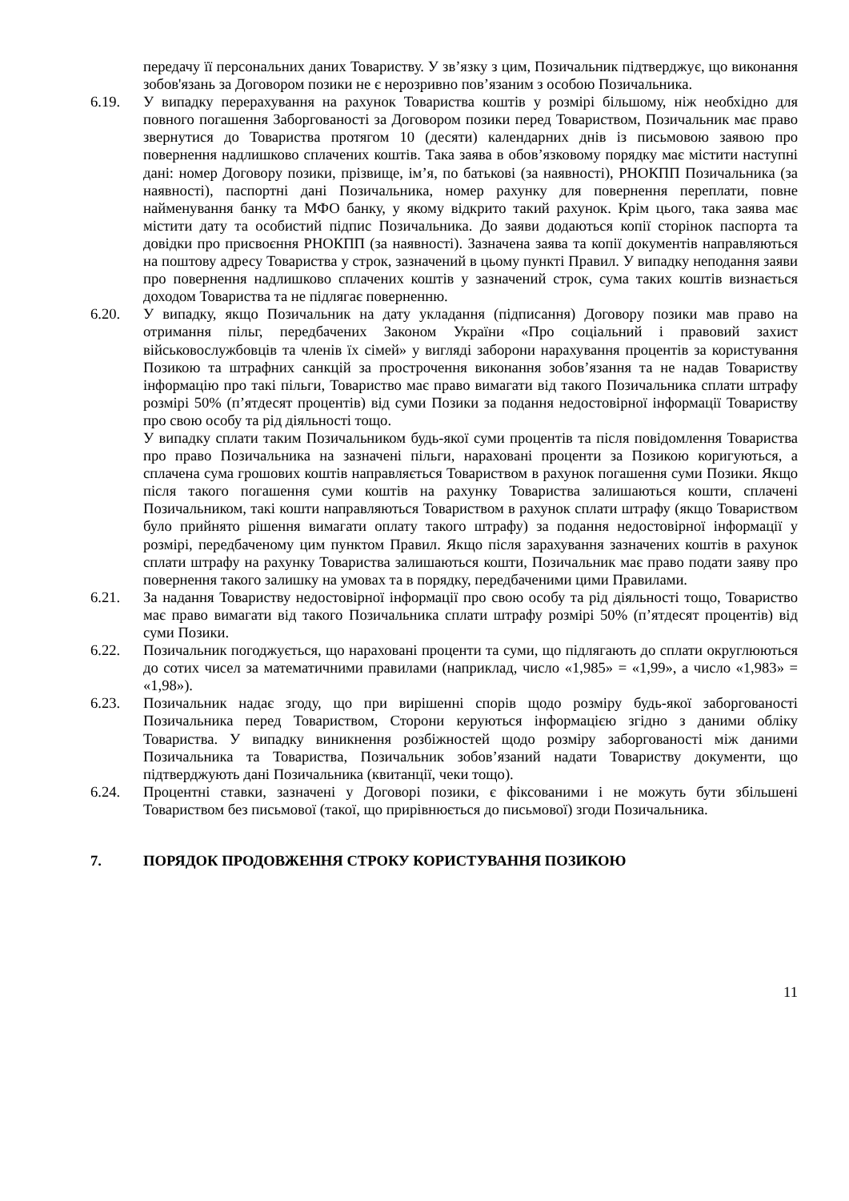передачу її персональних даних Товариству. У зв’язку з цим, Позичальник підтверджує, що виконання зобов'язань за Договором позики не є нерозривно пов’язаним з особою Позичальника.
6.19. У випадку перерахування на рахунок Товариства коштів у розмірі більшому, ніж необхідно для повного погашення Заборгованості за Договором позики перед Товариством, Позичальник має право звернутися до Товариства протягом 10 (десяти) календарних днів із письмовою заявою про повернення надлишково сплачених коштів. Така заява в обов’язковому порядку має містити наступні дані: номер Договору позики, прізвище, ім’я, по батькові (за наявності), РНОКПП Позичальника (за наявності), паспортні дані Позичальника, номер рахунку для повернення переплати, повне найменування банку та МФО банку, у якому відкрито такий рахунок. Крім цього, така заява має містити дату та особистий підпис Позичальника. До заяви додаються копії сторінок паспорта та довідки про присвоєння РНОКПП (за наявності). Зазначена заява та копії документів направляються на поштову адресу Товариства у строк, зазначений в цьому пункті Правил. У випадку неподання заяви про повернення надлишково сплачених коштів у зазначений строк, сума таких коштів визнається доходом Товариства та не підлягає поверненню.
6.20. У випадку, якщо Позичальник на дату укладання (підписання) Договору позики мав право на отримання пільг, передбачених Законом України «Про соціальний і правовий захист військовослужбовців та членів їх сімей» у вигляді заборони нарахування процентів за користування Позикою та штрафних санкцій за прострочення виконання зобов’язання та не надав Товариству інформацію про такі пільги, Товариство має право вимагати від такого Позичальника сплати штрафу розмірі 50% (п’ятдесят процентів) від суми Позики за подання недостовірної інформації Товариству про свою особу та рід діяльності тощо.
У випадку сплати таким Позичальником будь-якої суми процентів та після повідомлення Товариства про право Позичальника на зазначені пільги, нараховані проценти за Позикою коригуються, а сплачена сума грошових коштів направляється Товариством в рахунок погашення суми Позики. Якщо після такого погашення суми коштів на рахунку Товариства залишаються кошти, сплачені Позичальником, такі кошти направляються Товариством в рахунок сплати штрафу (якщо Товариством було прийнято рішення вимагати оплату такого штрафу) за подання недостовірної інформації у розмірі, передбаченому цим пунктом Правил. Якщо після зарахування зазначених коштів в рахунок сплати штрафу на рахунку Товариства залишаються кошти, Позичальник має право подати заяву про повернення такого залишку на умовах та в порядку, передбаченими цими Правилами.
6.21. За надання Товариству недостовірної інформації про свою особу та рід діяльності тощо, Товариство має право вимагати від такого Позичальника сплати штрафу розмірі 50% (п’ятдесят процентів) від суми Позики.
6.22. Позичальник погоджується, що нараховані проценти та суми, що підлягають до сплати округлюються до сотих чисел за математичними правилами (наприклад, число «1,985» = «1,99», а число «1,983» = «1,98»).
6.23. Позичальник надає згоду, що при вирішенні спорів щодо розміру будь-якої заборгованості Позичальника перед Товариством, Сторони керуються інформацією згідно з даними обліку Товариства. У випадку виникнення розбіжностей щодо розміру заборгованості між даними Позичальника та Товариства, Позичальник зобов’язаний надати Товариству документи, що підтверджують дані Позичальника (квитанції, чеки тощо).
6.24. Процентні ставки, зазначені у Договорі позики, є фіксованими і не можуть бути збільшені Товариством без письмової (такої, що прирівнюється до письмової) згоди Позичальника.
7. ПОРЯДОК ПРОДОВЖЕННЯ СТРОКУ КОРИСТУВАННЯ ПОЗИКОЮ
11